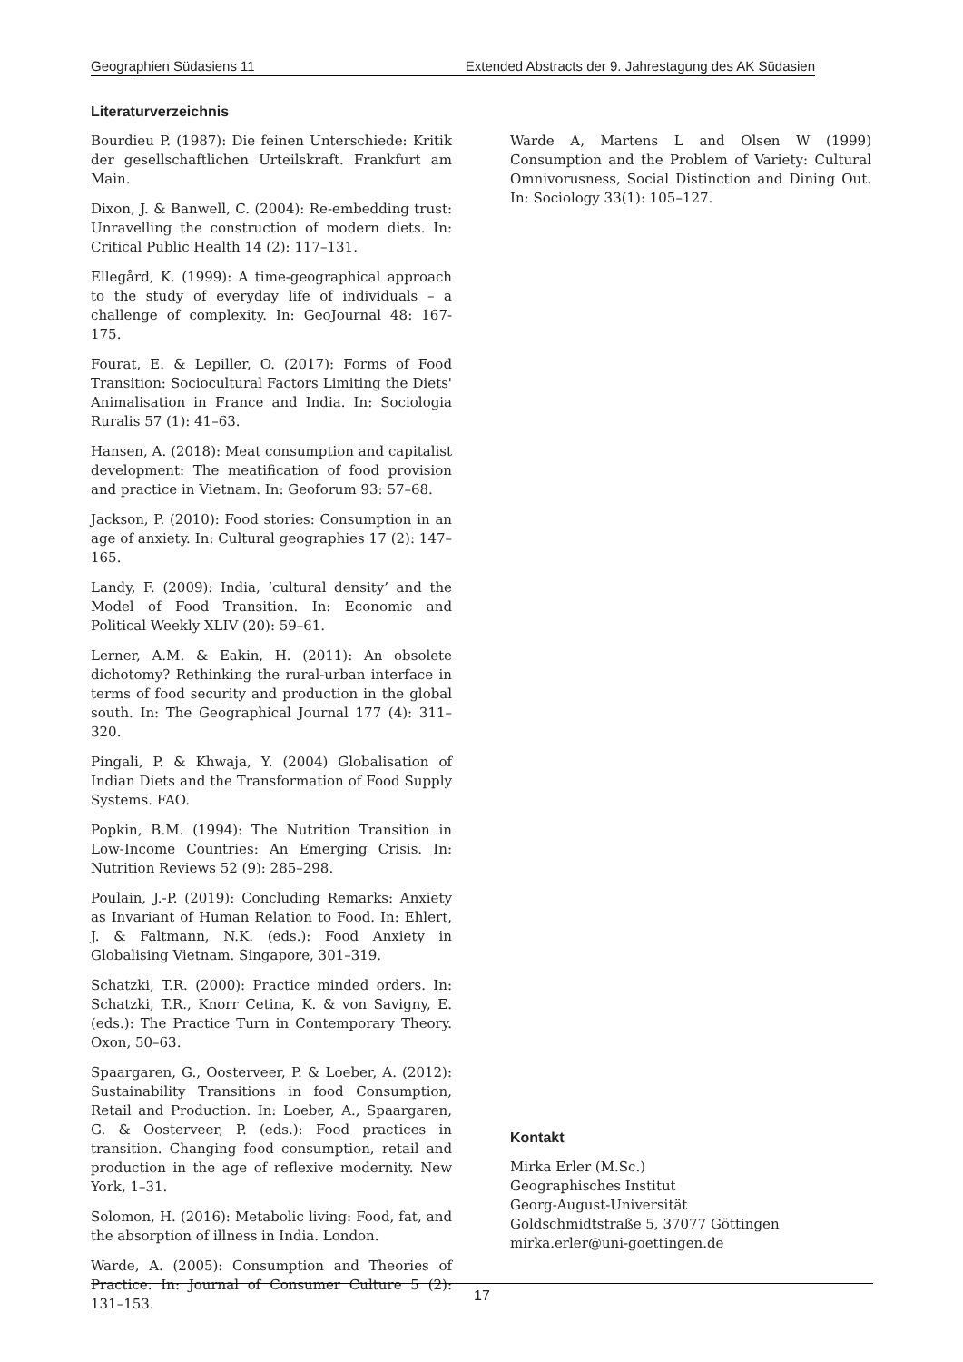Geographien Südasiens 11 Extended Abstracts der 9. Jahrestagung des AK Südasien
Literaturverzeichnis
Bourdieu P. (1987): Die feinen Unterschiede: Kritik der gesellschaftlichen Urteilskraft. Frankfurt am Main.
Dixon, J. & Banwell, C. (2004): Re-embedding trust: Unravelling the construction of modern diets. In: Critical Public Health 14 (2): 117–131.
Ellegård, K. (1999): A time-geographical approach to the study of everyday life of individuals – a challenge of complexity. In: GeoJournal 48: 167-175.
Fourat, E. & Lepiller, O. (2017): Forms of Food Transition: Sociocultural Factors Limiting the Diets' Animalisation in France and India. In: Sociologia Ruralis 57 (1): 41–63.
Hansen, A. (2018): Meat consumption and capitalist development: The meatification of food provision and practice in Vietnam. In: Geoforum 93: 57–68.
Jackson, P. (2010): Food stories: Consumption in an age of anxiety. In: Cultural geographies 17 (2): 147–165.
Landy, F. (2009): India, ‘cultural density’ and the Model of Food Transition. In: Economic and Political Weekly XLIV (20): 59–61.
Lerner, A.M. & Eakin, H. (2011): An obsolete dichotomy? Rethinking the rural-urban interface in terms of food security and production in the global south. In: The Geographical Journal 177 (4): 311–320.
Pingali, P. & Khwaja, Y. (2004) Globalisation of Indian Diets and the Transformation of Food Supply Systems. FAO.
Popkin, B.M. (1994): The Nutrition Transition in Low-Income Countries: An Emerging Crisis. In: Nutrition Reviews 52 (9): 285–298.
Poulain, J.-P. (2019): Concluding Remarks: Anxiety as Invariant of Human Relation to Food. In: Ehlert, J. & Faltmann, N.K. (eds.): Food Anxiety in Globalising Vietnam. Singapore, 301–319.
Schatzki, T.R. (2000): Practice minded orders. In: Schatzki, T.R., Knorr Cetina, K. & von Savigny, E. (eds.): The Practice Turn in Contemporary Theory. Oxon, 50–63.
Spaargaren, G., Oosterveer, P. & Loeber, A. (2012): Sustainability Transitions in food Consumption, Retail and Production. In: Loeber, A., Spaargaren, G. & Oosterveer, P. (eds.): Food practices in transition. Changing food consumption, retail and production in the age of reflexive modernity. New York, 1–31.
Solomon, H. (2016): Metabolic living: Food, fat, and the absorption of illness in India. London.
Warde, A. (2005): Consumption and Theories of Practice. In: Journal of Consumer Culture 5 (2): 131–153.
Warde A, Martens L and Olsen W (1999) Consumption and the Problem of Variety: Cultural Omnivorusness, Social Distinction and Dining Out. In: Sociology 33(1): 105–127.
Kontakt
Mirka Erler (M.Sc.)
Geographisches Institut
Georg-August-Universität
Goldschmidtstraße 5, 37077 Göttingen
mirka.erler@uni-goettingen.de
17